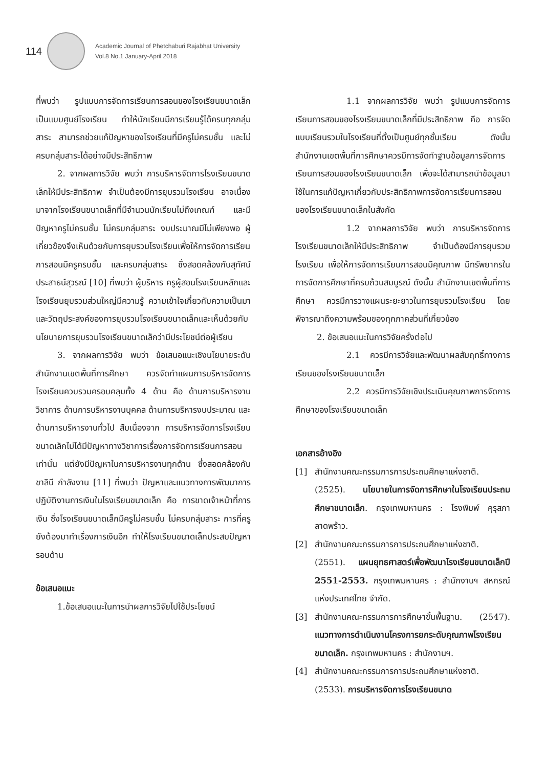114
Academic Journal of Phetchaburi Rajabhat University
Vol.8 No.1 January-April 2018
ที่พบว่า รูปแบบการจัดการเรียนการสอนของโรงเรียนขนาดเล็ก เป็นแบบศูนย์โรงเรียน ทำให้นักเรียนมีการเรียนรู้ได้ครบทุกกลุ่มสาระ สามารถช่วยแก้ปัญหาของโรงเรียนที่มีครูไม่ครบชั้น และไม่ครบกลุ่มสาระได้อย่างมีประสิทธิภาพ
2. จากผลการวิจัย พบว่า การบริหารจัดการโรงเรียนขนาดเล็กให้มีประสิทธิภาพ จำเป็นต้องมีการยุบรวมโรงเรียน อาจเนื่องมาจากโรงเรียนขนาดเล็กที่มีจำนวนนักเรียนไม่ถึงเกณฑ์ และมีปัญหาครูไม่ครบชั้น ไม่ครบกลุ่มสาระ งบประมาณมีไม่เพียงพอ ผู้เกี่ยวข้องจึงเห็นด้วยกับการยุบรวมโรงเรียนเพื่อให้การจัดการเรียนการสอนมีครูครบชั้น และครบกลุ่มสาระ ซึ่งสอดคล้องกับสุทัศน์ ประสาธน์สุวรณ์ [10] ที่พบว่า ผู้บริหาร ครูผู้สอนโรงเรียนหลักและโรงเรียนยุบรวมส่วนใหญ่มีความรู้ ความเข้าใจเกี่ยวกับความเป็นมาและวัตถุประสงค์ของการยุบรวมโรงเรียนขนาดเล็กและเห็นด้วยกับนโยบายการยุบรวมโรงเรียนขนาดเล็กว่ามีประโยชน์ต่อผู้เรียน
3. จากผลการวิจัย พบว่า ข้อเสนอแนะเชิงนโยบายระดับสำนักงานเขตพื้นที่การศึกษา ควรจัดทำแผนการบริหารจัดการโรงเรียนควบรวมครอบคลุมทั้ง 4 ด้าน คือ ด้านการบริหารงานวิชาการ ด้านการบริหารงานบุคคล ด้านการบริหารงบประมาณ และด้านการบริหารงานทั่วไป สืบเนื่องจาก การบริหารจัดการโรงเรียนขนาดเล็กไม่ได้มีปัญหาทางวิชาการเรื่องการจัดการเรียนการสอนเท่านั้น แต่ยังมีปัญหาในการบริหารงานทุกด้าน ซึ่งสอดคล้องกับชาลินี กำลังงาน [11] ที่พบว่า ปัญหาและแนวทางการพัฒนาการปฏิบัติงานการเงินในโรงเรียนขนาดเล็ก คือ การขาดเจ้าหน้าที่การเงิน ซึ่งโรงเรียนขนาดเล็กมีครูไม่ครบชั้น ไม่ครบกลุ่มสาระ การที่ครูยังต้องมาทำเรื่องการเงินอีก ทำให้โรงเรียนขนาดเล็กประสบปัญหารอบด้าน
ข้อเสนอแนะ
1.ข้อเสนอแนะในการนำผลการวิจัยไปใช้ประโยชน์
1.1 จากผลการวิจัย พบว่า รูปแบบการจัดการเรียนการสอนของโรงเรียนขนาดเล็กที่มีประสิทธิภาพ คือ การจัดแบบเรียนรวมในโรงเรียนที่ตั้งเป็นศูนย์ทุกชั้นเรียน ดังนั้น สำนักงานเขตพื้นที่การศึกษาควรมีการจัดทำฐานข้อมูลการจัดการเรียนการสอนของโรงเรียนขนาดเล็ก เพื่อจะได้สามารถนำข้อมูลมาใช้ในการแก้ปัญหาเกี่ยวกับประสิทธิภาพการจัดการเรียนการสอนของโรงเรียนขนาดเล็กในสังกัด
1.2 จากผลการวิจัย พบว่า การบริหารจัดการโรงเรียนขนาดเล็กให้มีประสิทธิภาพ จำเป็นต้องมีการยุบรวมโรงเรียน เพื่อให้การจัดการเรียนการสอนมีคุณภาพ มีทรัพยากรในการจัดการศึกษาที่ครบถ้วนสมบูรณ์ ดังนั้น สำนักงานเขตพื้นที่การศึกษา ควรมีการวางแผนระยะยาวในการยุบรวมโรงเรียน โดยพิจารณาถึงความพร้อมของทุกภาคส่วนที่เกี่ยวข้อง
2. ข้อเสนอแนะในการวิจัยครั้งต่อไป
2.1 ควรมีการวิจัยและพัฒนาผลสัมฤทธิ์ทางการเรียนของโรงเรียนขนาดเล็ก
2.2 ควรมีการวิจัยเชิงประเมินคุณภาพการจัดการศึกษาของโรงเรียนขนาดเล็ก
เอกสารอ้างอิง
[1] สำนักงานคณะกรรมการการประถมศึกษาแห่งชาติ. (2525). นโยบายในการจัดการศึกษาในโรงเรียนประถมศึกษาขนาดเล็ก. กรุงเทพมหานคร : โรงพิมพ์ คุรุสภาลาดพร้าว.
[2] สำนักงานคณะกรรมการการประถมศึกษาแห่งชาติ. (2551). แผนยุทธศาสตร์เพื่อพัฒนาโรงเรียนขนาดเล็กปี 2551-2553. กรุงเทพมหานคร : สำนักงานฯ สหกรณ์แห่งประเทศไทย จำกัด.
[3] สำนักงานคณะกรรมการการศึกษาขั้นพื้นฐาน. (2547). แนวทางการดำเนินงานโครงการยกระดับคุณภาพโรงเรียนขนาดเล็ก. กรุงเทพมหานคร : สำนักงานฯ.
[4] สำนักงานคณะกรรมการการประถมศึกษาแห่งชาติ. (2533). การบริหารจัดการโรงเรียนขนาด